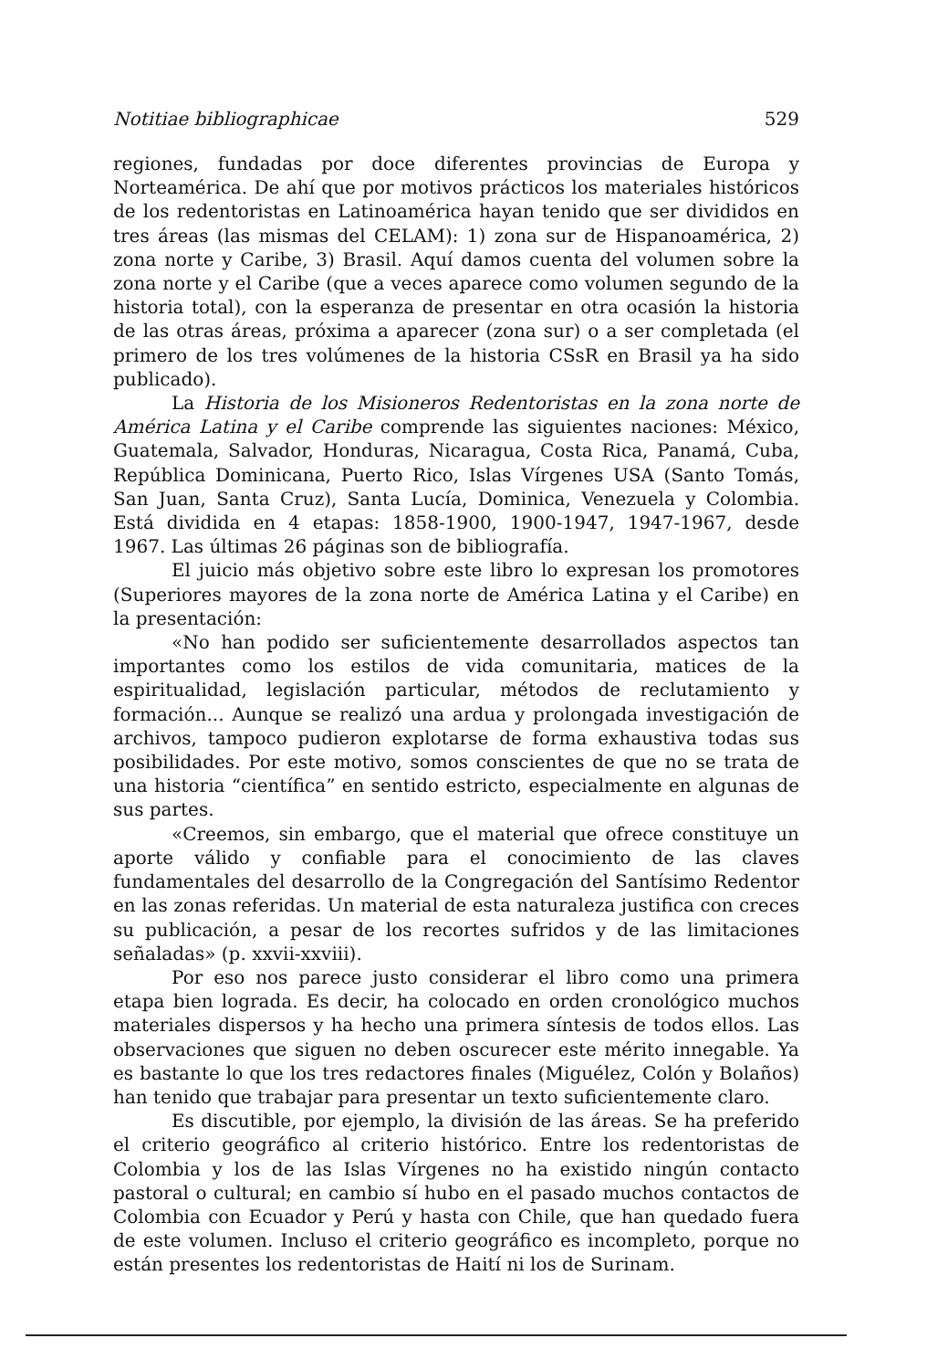Notitiae bibliographicae 529
regiones, fundadas por doce diferentes provincias de Europa y Norteamérica. De ahí que por motivos prácticos los materiales históricos de los redentoristas en Latinoamérica hayan tenido que ser divididos en tres áreas (las mismas del CELAM): 1) zona sur de Hispanoamérica, 2) zona norte y Caribe, 3) Brasil. Aquí damos cuenta del volumen sobre la zona norte y el Caribe (que a veces aparece como volumen segundo de la historia total), con la esperanza de presentar en otra ocasión la historia de las otras áreas, próxima a aparecer (zona sur) o a ser completada (el primero de los tres volúmenes de la historia CSsR en Brasil ya ha sido publicado).
La Historia de los Misioneros Redentoristas en la zona norte de América Latina y el Caribe comprende las siguientes naciones: México, Guatemala, Salvador, Honduras, Nicaragua, Costa Rica, Panamá, Cuba, República Dominicana, Puerto Rico, Islas Vírgenes USA (Santo Tomás, San Juan, Santa Cruz), Santa Lucía, Dominica, Venezuela y Colombia. Está dividida en 4 etapas: 1858-1900, 1900-1947, 1947-1967, desde 1967. Las últimas 26 páginas son de bibliografía.
El juicio más objetivo sobre este libro lo expresan los promotores (Superiores mayores de la zona norte de América Latina y el Caribe) en la presentación:
«No han podido ser suficientemente desarrollados aspectos tan importantes como los estilos de vida comunitaria, matices de la espiritualidad, legislación particular, métodos de reclutamiento y formación... Aunque se realizó una ardua y prolongada investigación de archivos, tampoco pudieron explotarse de forma exhaustiva todas sus posibilidades. Por este motivo, somos conscientes de que no se trata de una historia “científica” en sentido estricto, especialmente en algunas de sus partes.
«Creemos, sin embargo, que el material que ofrece constituye un aporte válido y confiable para el conocimiento de las claves fundamentales del desarrollo de la Congregación del Santísimo Redentor en las zonas referidas. Un material de esta naturaleza justifica con creces su publicación, a pesar de los recortes sufridos y de las limitaciones señaladas» (p. xxvii-xxviii).
Por eso nos parece justo considerar el libro como una primera etapa bien lograda. Es decir, ha colocado en orden cronológico muchos materiales dispersos y ha hecho una primera síntesis de todos ellos. Las observaciones que siguen no deben oscurecer este mérito innegable. Ya es bastante lo que los tres redactores finales (Miguélez, Colón y Bolaños) han tenido que trabajar para presentar un texto suficientemente claro.
Es discutible, por ejemplo, la división de las áreas. Se ha preferido el criterio geográfico al criterio histórico. Entre los redentoristas de Colombia y los de las Islas Vírgenes no ha existido ningún contacto pastoral o cultural; en cambio sí hubo en el pasado muchos contactos de Colombia con Ecuador y Perú y hasta con Chile, que han quedado fuera de este volumen. Incluso el criterio geográfico es incompleto, porque no están presentes los redentoristas de Haití ni los de Surinam.